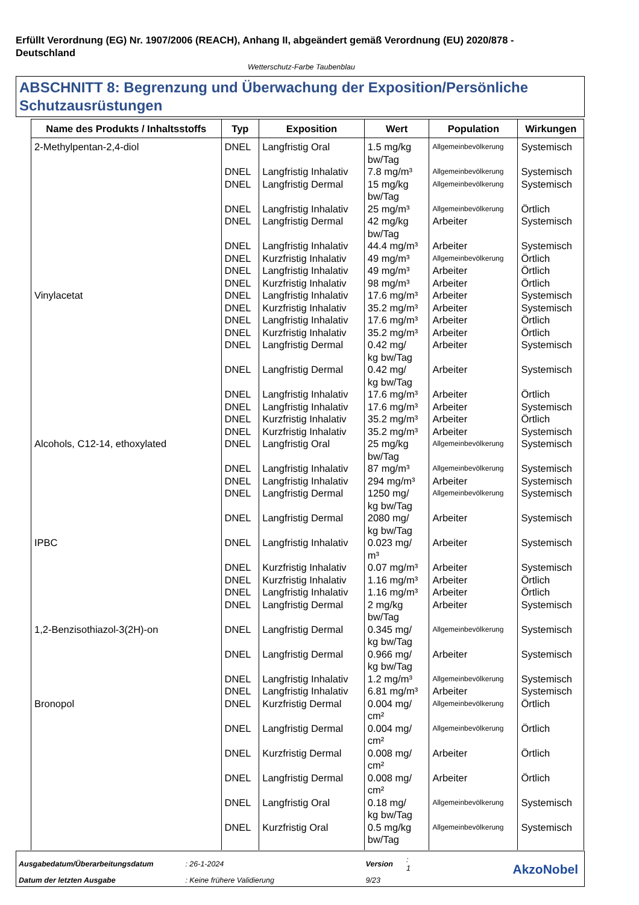Erfüllt Verordnung (EG) Nr. 1907/2006 (REACH), Anhang II, abgeändert gemäß Verordnung (EU) 2020/878 - Deutschland
Wetterschutz-Farbe Taubenblau
ABSCHNITT 8: Begrenzung und Überwachung der Exposition/Persönliche Schutzausrüstungen
| Name des Produkts / Inhaltsstoffs | Typ | Exposition | Wert | Population | Wirkungen |
| --- | --- | --- | --- | --- | --- |
| 2-Methylpentan-2,4-diol | DNEL | Langfristig Oral | 1.5 mg/kg bw/Tag | Allgemeinbevölkerung | Systemisch |
| | DNEL | Langfristig Inhalativ | 7.8 mg/m³ | Allgemeinbevölkerung | Systemisch |
| | DNEL | Langfristig Dermal | 15 mg/kg bw/Tag | Allgemeinbevölkerung | Systemisch |
| | DNEL | Langfristig Inhalativ | 25 mg/m³ | Allgemeinbevölkerung | Örtlich |
| | DNEL | Langfristig Dermal | 42 mg/kg bw/Tag | Arbeiter | Systemisch |
| | DNEL | Langfristig Inhalativ | 44.4 mg/m³ | Arbeiter | Systemisch |
| | DNEL | Kurzfristig Inhalativ | 49 mg/m³ | Allgemeinbevölkerung | Örtlich |
| | DNEL | Langfristig Inhalativ | 49 mg/m³ | Arbeiter | Örtlich |
| | DNEL | Kurzfristig Inhalativ | 98 mg/m³ | Arbeiter | Örtlich |
| Vinylacetat | DNEL | Langfristig Inhalativ | 17.6 mg/m³ | Arbeiter | Systemisch |
| | DNEL | Kurzfristig Inhalativ | 35.2 mg/m³ | Arbeiter | Systemisch |
| | DNEL | Langfristig Inhalativ | 17.6 mg/m³ | Arbeiter | Örtlich |
| | DNEL | Kurzfristig Inhalativ | 35.2 mg/m³ | Arbeiter | Örtlich |
| | DNEL | Langfristig Dermal | 0.42 mg/ kg bw/Tag | Arbeiter | Systemisch |
| | DNEL | Langfristig Dermal | 0.42 mg/ kg bw/Tag | Arbeiter | Systemisch |
| | DNEL | Langfristig Inhalativ | 17.6 mg/m³ | Arbeiter | Örtlich |
| | DNEL | Langfristig Inhalativ | 17.6 mg/m³ | Arbeiter | Systemisch |
| | DNEL | Kurzfristig Inhalativ | 35.2 mg/m³ | Arbeiter | Örtlich |
| | DNEL | Kurzfristig Inhalativ | 35.2 mg/m³ | Arbeiter | Systemisch |
| Alcohols, C12-14, ethoxylated | DNEL | Langfristig Oral | 25 mg/kg bw/Tag | Allgemeinbevölkerung | Systemisch |
| | DNEL | Langfristig Inhalativ | 87 mg/m³ | Allgemeinbevölkerung | Systemisch |
| | DNEL | Langfristig Inhalativ | 294 mg/m³ | Arbeiter | Systemisch |
| | DNEL | Langfristig Dermal | 1250 mg/ kg bw/Tag | Allgemeinbevölkerung | Systemisch |
| | DNEL | Langfristig Dermal | 2080 mg/ kg bw/Tag | Arbeiter | Systemisch |
| IPBC | DNEL | Langfristig Inhalativ | 0.023 mg/ m³ | Arbeiter | Systemisch |
| | DNEL | Kurzfristig Inhalativ | 0.07 mg/m³ | Arbeiter | Systemisch |
| | DNEL | Kurzfristig Inhalativ | 1.16 mg/m³ | Arbeiter | Örtlich |
| | DNEL | Langfristig Inhalativ | 1.16 mg/m³ | Arbeiter | Örtlich |
| | DNEL | Langfristig Dermal | 2 mg/kg bw/Tag | Arbeiter | Systemisch |
| 1,2-Benzisothiazol-3(2H)-on | DNEL | Langfristig Dermal | 0.345 mg/ kg bw/Tag | Allgemeinbevölkerung | Systemisch |
| | DNEL | Langfristig Dermal | 0.966 mg/ kg bw/Tag | Arbeiter | Systemisch |
| | DNEL | Langfristig Inhalativ | 1.2 mg/m³ | Allgemeinbevölkerung | Systemisch |
| | DNEL | Langfristig Inhalativ | 6.81 mg/m³ | Arbeiter | Systemisch |
| Bronopol | DNEL | Kurzfristig Dermal | 0.004 mg/ cm² | Allgemeinbevölkerung | Örtlich |
| | DNEL | Langfristig Dermal | 0.004 mg/ cm² | Allgemeinbevölkerung | Örtlich |
| | DNEL | Kurzfristig Dermal | 0.008 mg/ cm² | Arbeiter | Örtlich |
| | DNEL | Langfristig Dermal | 0.008 mg/ cm² | Arbeiter | Örtlich |
| | DNEL | Langfristig Oral | 0.18 mg/ kg bw/Tag | Allgemeinbevölkerung | Systemisch |
| | DNEL | Kurzfristig Oral | 0.5 mg/kg bw/Tag | Allgemeinbevölkerung | Systemisch |
| Ausgabedatum/Überarbeitungsdatum | : 26-1-2024 | Version | : 1 |
| Datum der letzten Ausgabe | : Keine frühere Validierung | 9/23 | |
AkzoNobel